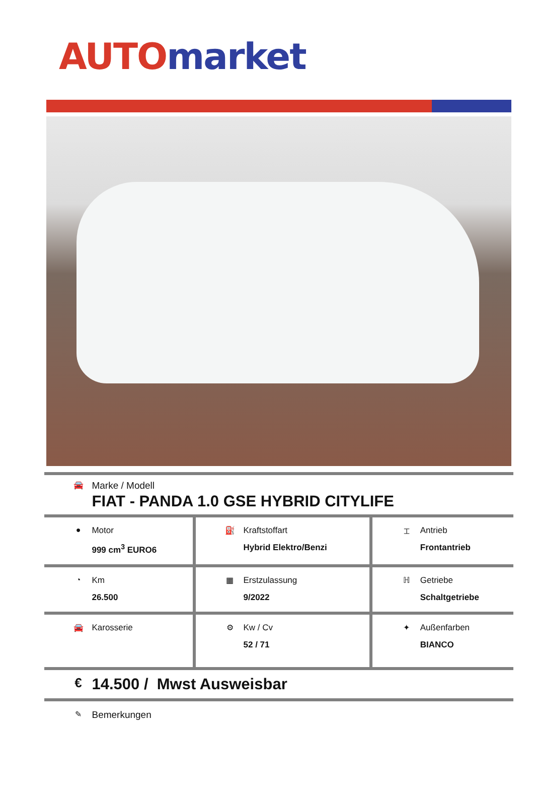AUTO market
| 🚘 Marke / Modell FIAT - PANDA 1.0 GSE HYBRID CITYLIFE | | |
| ● Motor 999 cm<sup>3</sup> EURO6 | ⛽ Kraftstoffart Hybrid Elektro/Benzi | ⌶ Antrieb Frontantrieb |
| ◔ Km 26.500 | ▦ Erstzulassung 9/2022 | ℍ Getriebe Schaltgetriebe |
| 🚘 Karosserie | ⚙ Kw / Cv 52 / 71 | ✦ Außenfarben BIANCO |
| € 14.500 / Mwst Ausweisbar | | |
| ✎ Bemerkungen | | |